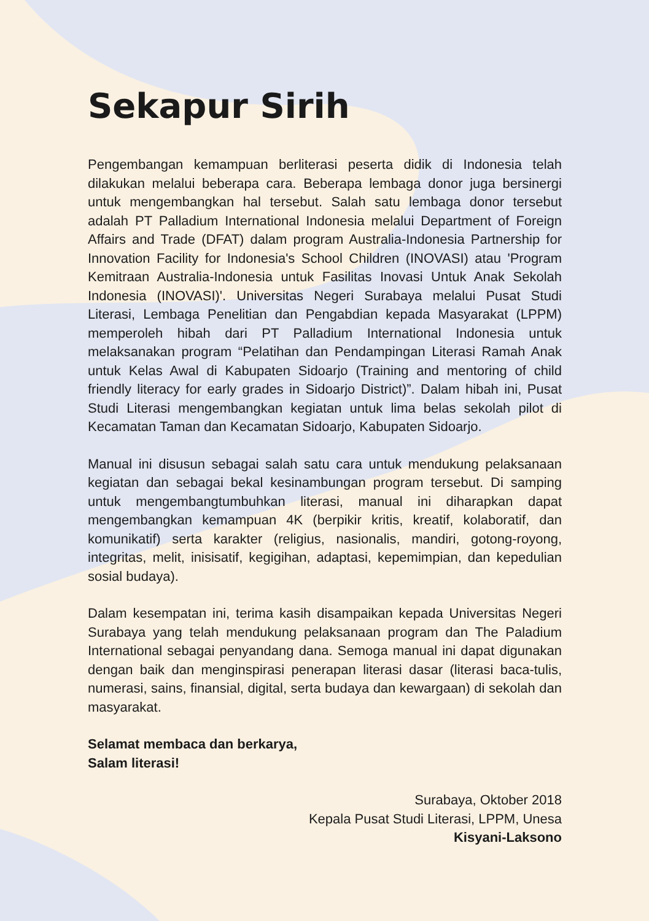Sekapur Sirih
Pengembangan kemampuan berliterasi peserta didik di Indonesia telah dilakukan melalui beberapa cara. Beberapa lembaga donor juga bersinergi untuk mengembangkan hal tersebut. Salah satu lembaga donor tersebut adalah PT Palladium International Indonesia melalui Department of Foreign Affairs and Trade (DFAT) dalam program Australia-Indonesia Partnership for Innovation Facility for Indonesia's School Children (INOVASI) atau 'Program Kemitraan Australia-Indonesia untuk Fasilitas Inovasi Untuk Anak Sekolah Indonesia (INOVASI)'. Universitas Negeri Surabaya melalui Pusat Studi Literasi, Lembaga Penelitian dan Pengabdian kepada Masyarakat (LPPM) memperoleh hibah dari PT Palladium International Indonesia untuk melaksanakan program “Pelatihan dan Pendampingan Literasi Ramah Anak untuk Kelas Awal di Kabupaten Sidoarjo (Training and mentoring of child friendly literacy for early grades in Sidoarjo District)”. Dalam hibah ini, Pusat Studi Literasi mengembangkan kegiatan untuk lima belas sekolah pilot di Kecamatan Taman dan Kecamatan Sidoarjo, Kabupaten Sidoarjo.
Manual ini disusun sebagai salah satu cara untuk mendukung pelaksanaan kegiatan dan sebagai bekal kesinambungan program tersebut. Di samping untuk mengembangtumbuhkan literasi, manual ini diharapkan dapat mengembangkan kemampuan 4K (berpikir kritis, kreatif, kolaboratif, dan komunikatif) serta karakter (religius, nasionalis, mandiri, gotong-royong, integritas, melit, inisisatif, kegigihan, adaptasi, kepemimpian, dan kepedulian sosial budaya).
Dalam kesempatan ini, terima kasih disampaikan kepada Universitas Negeri Surabaya yang telah mendukung pelaksanaan program dan The Paladium International sebagai penyandang dana. Semoga manual ini dapat digunakan dengan baik dan menginspirasi penerapan literasi dasar (literasi baca-tulis, numerasi, sains, finansial, digital, serta budaya dan kewargaan) di sekolah dan masyarakat.
Selamat membaca dan berkarya,
Salam literasi!
Surabaya, Oktober 2018
Kepala Pusat Studi Literasi, LPPM, Unesa
Kisyani-Laksono